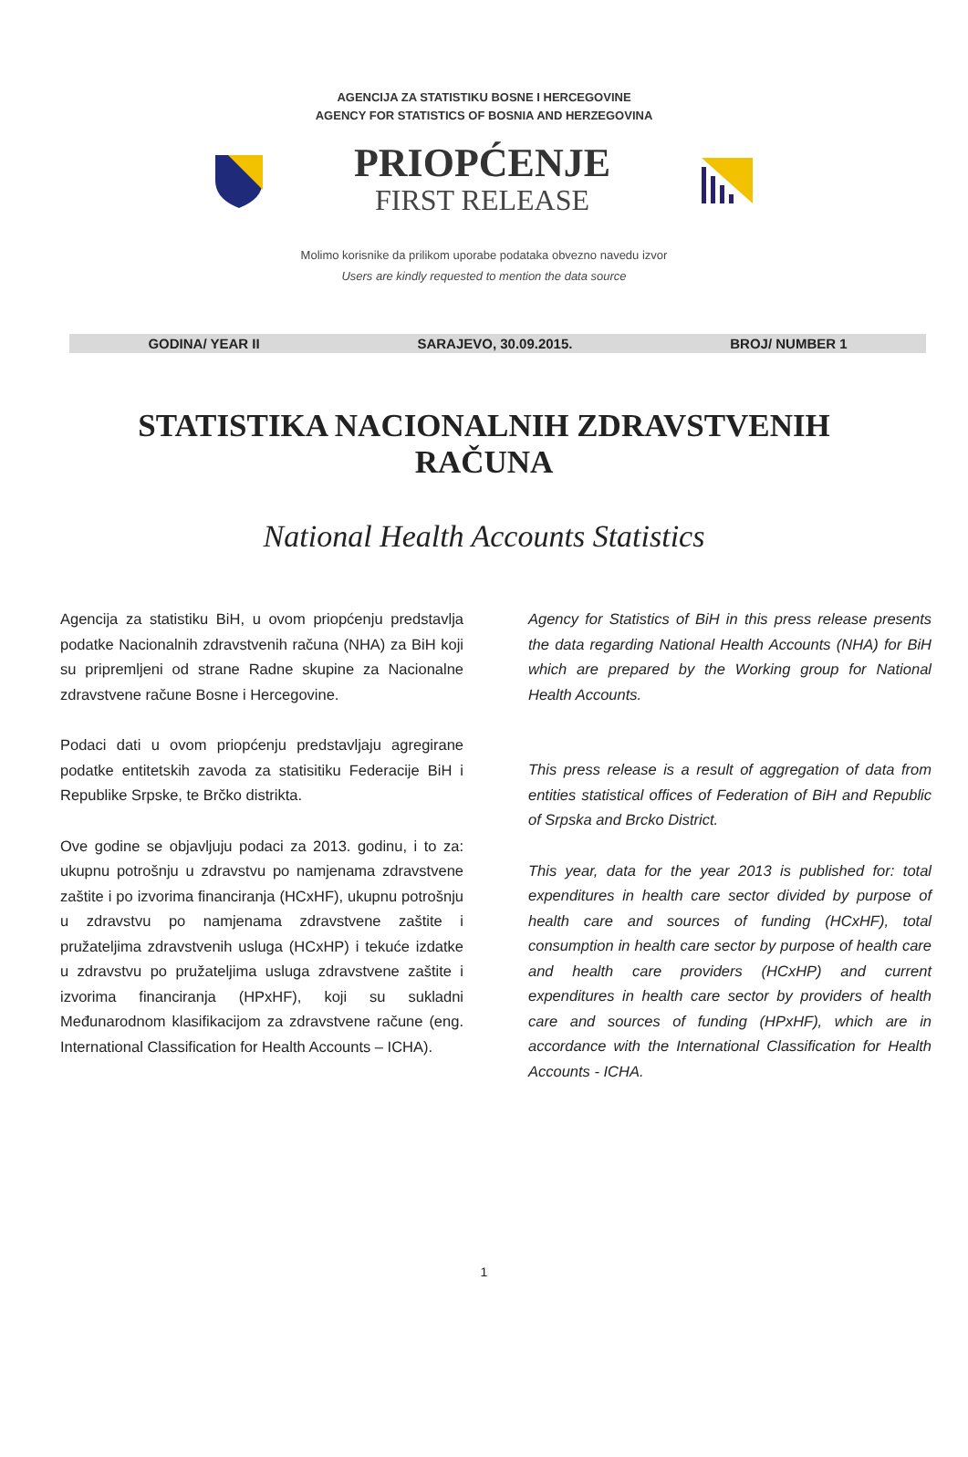AGENCIJA ZA STATISTIKU BOSNE I HERCEGOVINE
AGENCY FOR STATISTICS OF BOSNIA AND HERZEGOVINA
PRIOPĆENJE
FIRST RELEASE
Molimo korisnike da prilikom uporabe podataka obvezno navedu izvor
Users are kindly requested to mention the data source
GODINA/ YEAR II SARAJEVO, 30.09.2015. BROJ/ NUMBER 1
STATISTIKA NACIONALNIH ZDRAVSTVENIH RAČUNA
National Health Accounts Statistics
Agencija za statistiku BiH, u ovom priopćenju predstavlja podatke Nacionalnih zdravstvenih računa (NHA) za BiH koji su pripremljeni od strane Radne skupine za Nacionalne zdravstvene račune Bosne i Hercegovine.
Podaci dati u ovom priopćenju predstavljaju agregirane podatke entitetskih zavoda za statisitiku Federacije BiH i Republike Srpske, te Brčko distrikta.
Ove godine se objavljuju podaci za 2013. godinu, i to za: ukupnu potrošnju u zdravstvu po namjenama zdravstvene zaštite i po izvorima financiranja (HCxHF), ukupnu potrošnju u zdravstvu po namjenama zdravstvene zaštite i pružateljima zdravstvenih usluga (HCxHP) i tekuće izdatke u zdravstvu po pružateljima usluga zdravstvene zaštite i izvorima financiranja (HPxHF), koji su sukladni Međunarodnom klasifikacijom za zdravstvene račune (eng. International Classification for Health Accounts – ICHA).
Agency for Statistics of BiH in this press release presents the data regarding National Health Accounts (NHA) for BiH which are prepared by the Working group for National Health Accounts.
This press release is a result of aggregation of data from entities statistical offices of Federation of BiH and Republic of Srpska and Brcko District.
This year, data for the year 2013 is published for: total expenditures in health care sector divided by purpose of health care and sources of funding (HCxHF), total consumption in health care sector by purpose of health care and health care providers (HCxHP) and current expenditures in health care sector by providers of health care and sources of funding (HPxHF), which are in accordance with the International Classification for Health Accounts - ICHA.
1